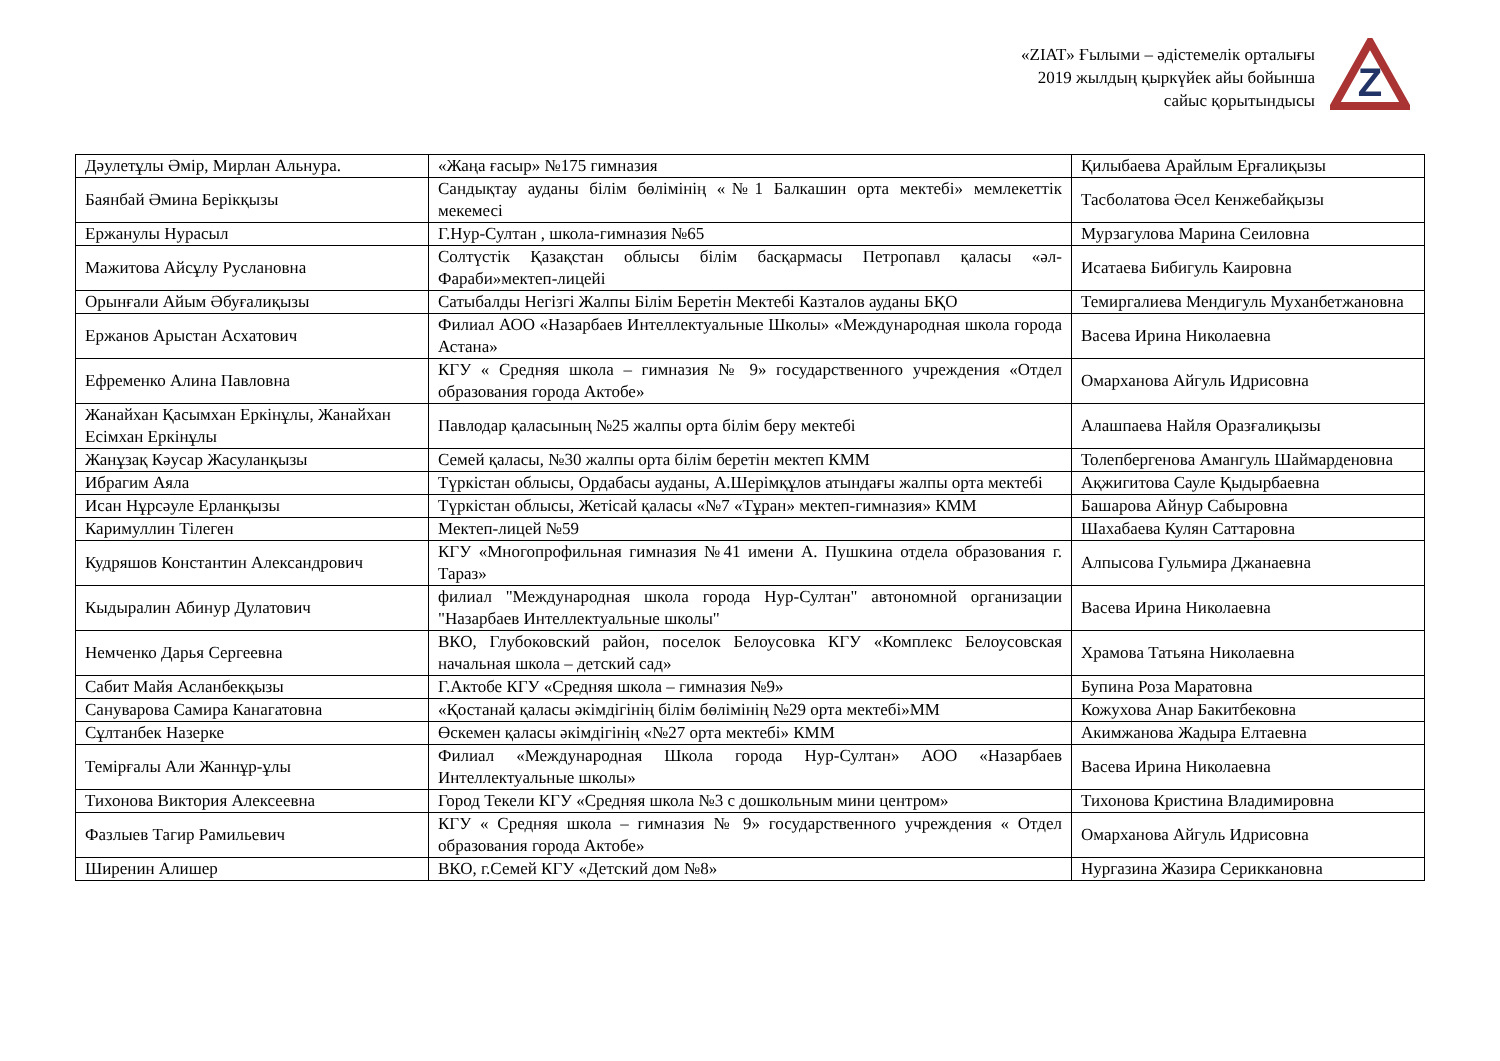«ZIAT» Ғылыми – әдістемелік орталығы
2019 жылдың қыркүйек айы бойынша
сайыс қорытындысы
Z
| Дәулетұлы Әмір, Мирлан Альнура. | «Жаңа ғасыр» №175 гимназия | Қилыбаева Арайлым Ерғалиқызы |
| Баянбай Әмина Берікқызы | Сандықтау ауданы білім бөлімінің «№1 Балкашин орта мектебі» мемлекеттік мекемесі | Тасболатова Әсел Кенжебайқызы |
| Ержанулы Нурасыл | Г.Нур-Султан , школа-гимназия №65 | Мурзагулова Марина Сеиловна |
| Мажитова Айсұлу Руслановна | Солтүстік Қазақстан облысы білім басқармасы Петропавл қаласы «әл-Фараби»мектеп-лицейі | Исатаева Бибигуль Каировна |
| Орынғали Айым Әбуғалиқызы | Сатыбалды Негізгі Жалпы Білім Беретін Мектебі Казталов ауданы БҚО | Темиргалиева Мендигуль Муханбетжановна |
| Ержанов Арыстан Асхатович | Филиал АОО «Назарбаев Интеллектуальные Школы» «Международная школа города Астана» | Васева Ирина Николаевна |
| Ефременко Алина Павловна | КГУ « Средняя школа – гимназия № 9» государственного учреждения «Отдел образования города Актобе» | Омарханова Айгуль Идрисовна |
| Жанайхан Қасымхан Еркінұлы, Жанайхан Есімхан Еркінұлы | Павлодар қаласының №25 жалпы орта білім беру мектебі | Алашпаева Найля Оразғалиқызы |
| Жанұзақ Кәусар Жасуланқызы | Семей қаласы, №30 жалпы орта білім беретін мектеп КММ | Толепбергенова Амангуль Шаймарденовна |
| Ибрагим Аяла | Түркістан облысы, Ордабасы ауданы, А.Шерімқұлов атындағы жалпы орта мектебі | Ақжигитова Сауле Қыдырбаевна |
| Исан Нұрсәуле Ерланқызы | Түркістан облысы, Жетісай қаласы «№7 «Тұран» мектеп-гимназия» КММ | Башарова Айнур Сабыровна |
| Каримуллин Тілеген | Мектеп-лицей №59 | Шахабаева Кулян Саттаровна |
| Кудряшов Константин Александрович | КГУ «Многопрофильная гимназия №41 имени А. Пушкина отдела образования г. Тараз» | Алпысова Гульмира Джанаевна |
| Кыдыралин Абинур Дулатович | филиал "Международная школа города Нур-Султан" автономной организации "Назарбаев Интеллектуальные школы" | Васева Ирина Николаевна |
| Немченко Дарья Сергеевна | ВКО, Глубоковский район, поселок Белоусовка КГУ «Комплекс Белоусовская начальная школа – детский сад» | Храмова Татьяна Николаевна |
| Сабит Майя Асланбекқызы | Г.Актобе КГУ «Средняя школа – гимназия №9» | Бупина Роза Маратовна |
| Сануварова Самира Канагатовна | «Қостанай қаласы әкімдігінің білім бөлімінің №29 орта мектебі»ММ | Кожухова Анар Бакитбековна |
| Сұлтанбек Назерке | Өскемен қаласы әкімдігінің «№27 орта мектебі» КММ | Акимжанова Жадыра Елтаевна |
| Темірғалы Али Жаннұр-ұлы | Филиал «Международная Школа города Нур-Султан» АОО «Назарбаев Интеллектуальные школы» | Васева Ирина Николаевна |
| Тихонова Виктория Алексеевна | Город Текели КГУ «Средняя школа №3 с дошкольным мини центром» | Тихонова Кристина Владимировна |
| Фазлыев Тагир Рамильевич | КГУ « Средняя школа – гимназия № 9» государственного учреждения « Отдел образования города Актобе» | Омарханова Айгуль Идрисовна |
| Ширенин Алишер | ВКО, г.Семей КГУ «Детский дом №8» | Нургазина Жазира Сериккановна |